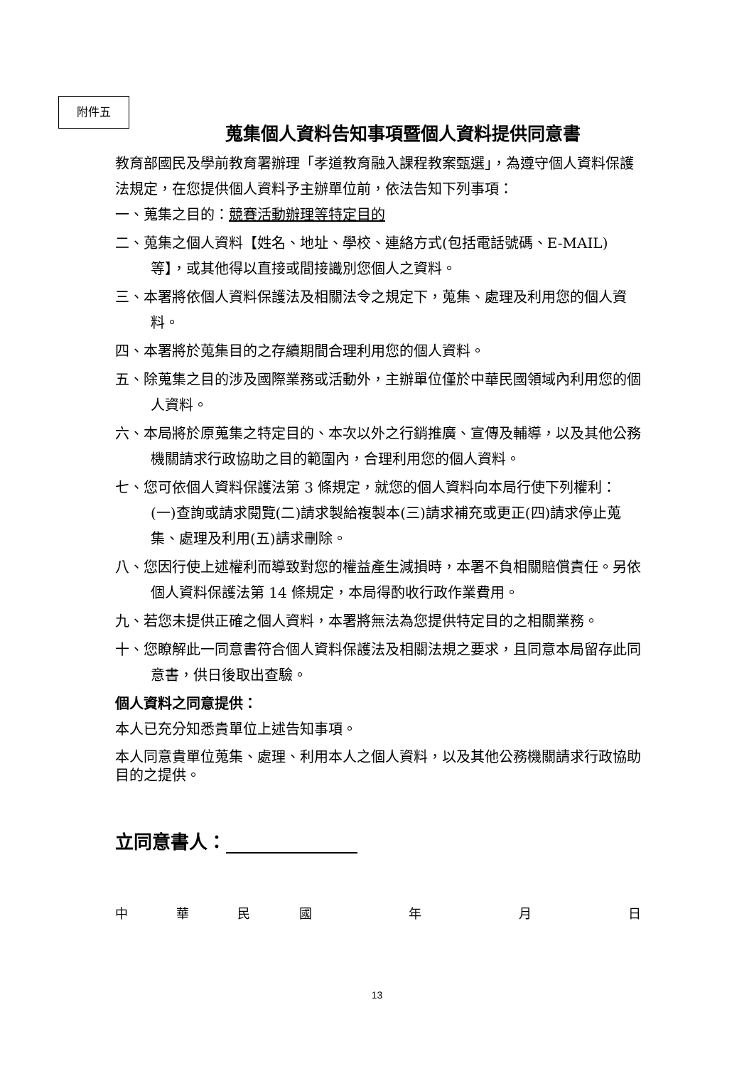附件五
蒐集個人資料告知事項暨個人資料提供同意書
教育部國民及學前教育署辦理「孝道教育融入課程教案甄選」，為遵守個人資料保護法規定，在您提供個人資料予主辦單位前，依法告知下列事項：
一、蒐集之目的：競賽活動辦理等特定目的
二、蒐集之個人資料【姓名、地址、學校、連絡方式(包括電話號碼、E-MAIL)等】，或其他得以直接或間接識別您個人之資料。
三、本署將依個人資料保護法及相關法令之規定下，蒐集、處理及利用您的個人資料。
四、本署將於蒐集目的之存續期間合理利用您的個人資料。
五、除蒐集之目的涉及國際業務或活動外，主辦單位僅於中華民國領域內利用您的個人資料。
六、本局將於原蒐集之特定目的、本次以外之行銷推廣、宣傳及輔導，以及其他公務機關請求行政協助之目的範圍內，合理利用您的個人資料。
七、您可依個人資料保護法第 3 條規定，就您的個人資料向本局行使下列權利：(一)查詢或請求閱覽(二)請求製給複製本(三)請求補充或更正(四)請求停止蒐集、處理及利用(五)請求刪除。
八、您因行使上述權利而導致對您的權益產生減損時，本署不負相關賠償責任。另依個人資料保護法第 14 條規定，本局得酌收行政作業費用。
九、若您未提供正確之個人資料，本署將無法為您提供特定目的之相關業務。
十、您瞭解此一同意書符合個人資料保護法及相關法規之要求，且同意本局留存此同意書，供日後取出查驗。
個人資料之同意提供：
本人已充分知悉貴單位上述告知事項。
本人同意貴單位蒐集、處理、利用本人之個人資料，以及其他公務機關請求行政協助目的之提供。
立同意書人：
中 華 民 國 年 月 日
13